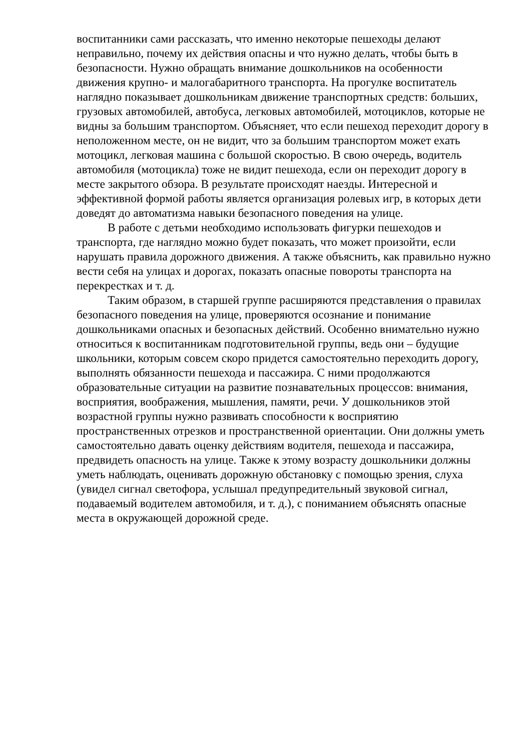воспитанники сами рассказать, что именно некоторые пешеходы делают неправильно, почему их действия опасны и что нужно делать, чтобы быть в безопасности. Нужно обращать внимание дошкольников на особенности движения крупно- и малогабаритного транспорта. На прогулке воспитатель наглядно показывает дошкольникам движение транспортных средств: больших, грузовых автомобилей, автобуса, легковых автомобилей, мотоциклов, которые не видны за большим транспортом. Объясняет, что если пешеход переходит дорогу в неположенном месте, он не видит, что за большим транспортом может ехать мотоцикл, легковая машина с большой скоростью. В свою очередь, водитель автомобиля (мотоцикла) тоже не видит пешехода, если он переходит дорогу в месте закрытого обзора. В результате происходят наезды. Интересной и эффективной формой работы является организация ролевых игр, в которых дети доведят до автоматизма навыки безопасного поведения на улице.
В работе с детьми необходимо использовать фигурки пешеходов и транспорта, где наглядно можно будет показать, что может произойти, если нарушать правила дорожного движения. А также объяснить, как правильно нужно вести себя на улицах и дорогах, показать опасные повороты транспорта на перекрестках и т. д.
Таким образом, в старшей группе расширяются представления о правилах безопасного поведения на улице, проверяются осознание и понимание дошкольниками опасных и безопасных действий. Особенно внимательно нужно относиться к воспитанникам подготовительной группы, ведь они – будущие школьники, которым совсем скоро придется самостоятельно переходить дорогу, выполнять обязанности пешехода и пассажира. С ними продолжаются образовательные ситуации на развитие познавательных процессов: внимания, восприятия, воображения, мышления, памяти, речи. У дошкольников этой возрастной группы нужно развивать способности к восприятию пространственных отрезков и пространственной ориентации. Они должны уметь самостоятельно давать оценку действиям водителя, пешехода и пассажира, предвидеть опасность на улице. Также к этому возрасту дошкольники должны уметь наблюдать, оценивать дорожную обстановку с помощью зрения, слуха (увидел сигнал светофора, услышал предупредительный звуковой сигнал, подаваемый водителем автомобиля, и т. д.), с пониманием объяснять опасные места в окружающей дорожной среде.